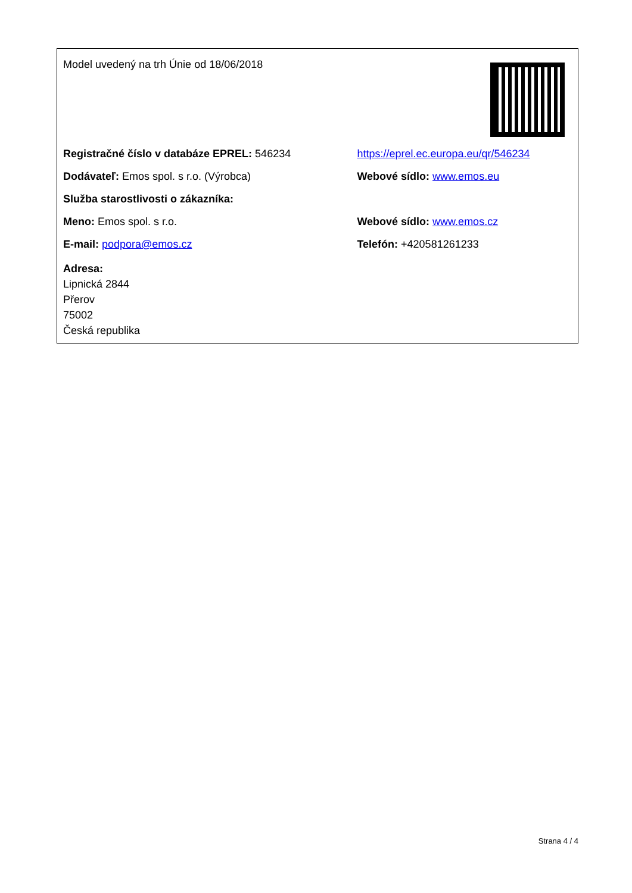| Model uvedený na trh Únie od 18/06/2018 | |
| Registračné číslo v databáze EPREL: 546234 | https://eprel.ec.europa.eu/qr/546234 |
| Dodávateľ: Emos spol. s r.o. (Výrobca) | Webové sídlo: www.emos.eu |
| Služba starostlivosti o zákazníka: | |
| Meno: Emos spol. s r.o. | Webové sídlo: www.emos.cz |
| E-mail: podpora@emos.cz | Telefón: +420581261233 |
| Adresa: Lipnická 2844 Přerov 75002 Česká republika | |
Strana 4 / 4